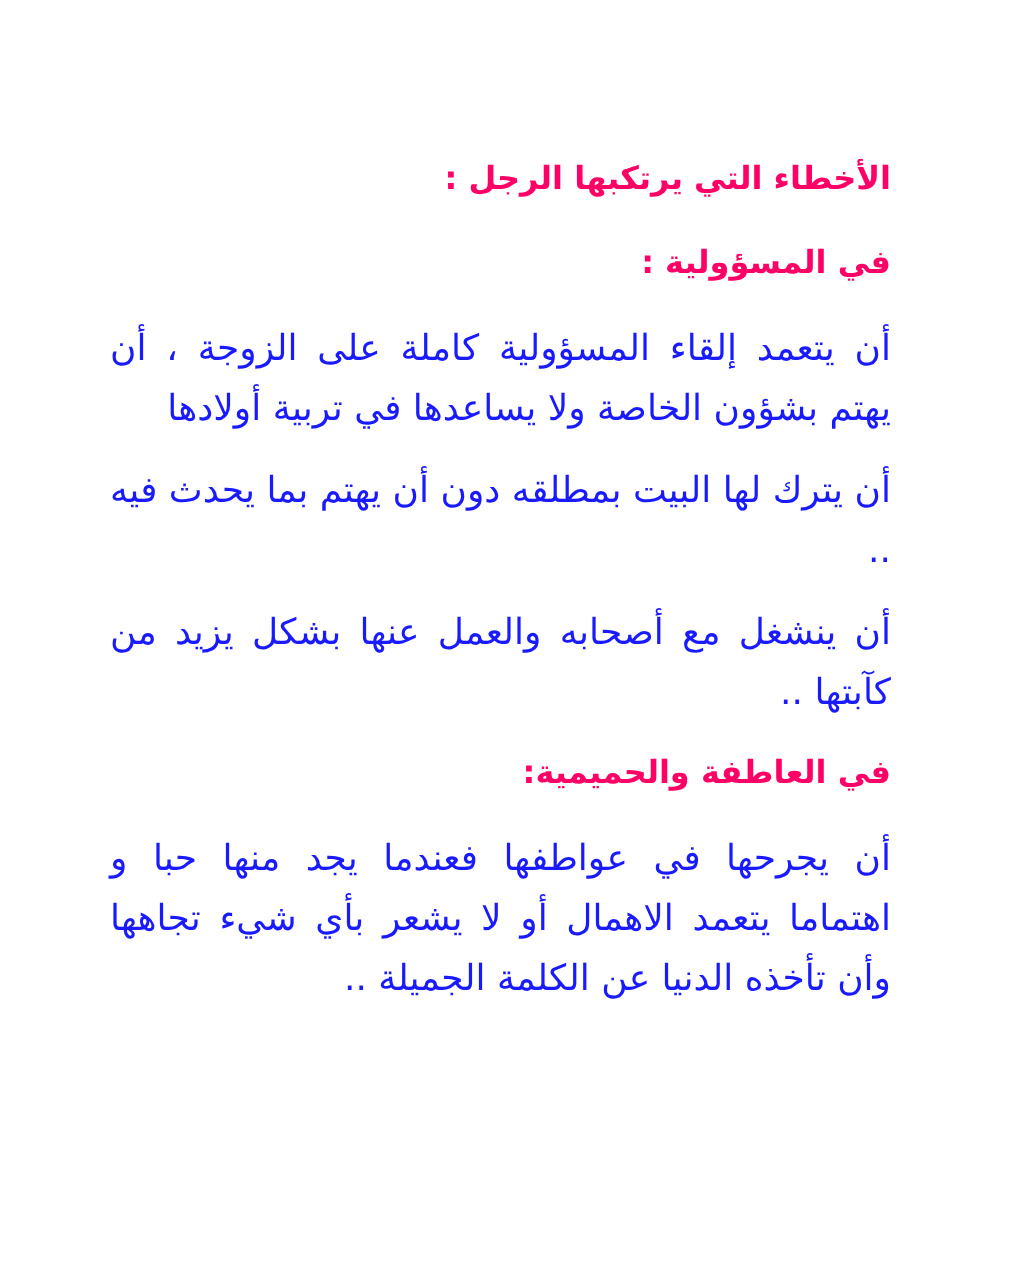الأخطاء التي يرتكبها الرجل :
في المسؤولية :
أن يتعمد إلقاء المسؤولية كاملة على الزوجة ، أن يهتم بشؤون الخاصة ولا يساعدها في تربية أولادها
أن يترك لها البيت بمطلقه دون أن يهتم بما يحدث فيه ..
أن ينشغل مع أصحابه والعمل عنها بشكل يزيد من كآبتها ..
في العاطفة والحميمية:
أن يجرحها في عواطفها فعندما يجد منها حبا و اهتماما يتعمد الاهمال أو لا يشعر بأي شيء تجاهها وأن تأخذه الدنيا عن الكلمة الجميلة ..